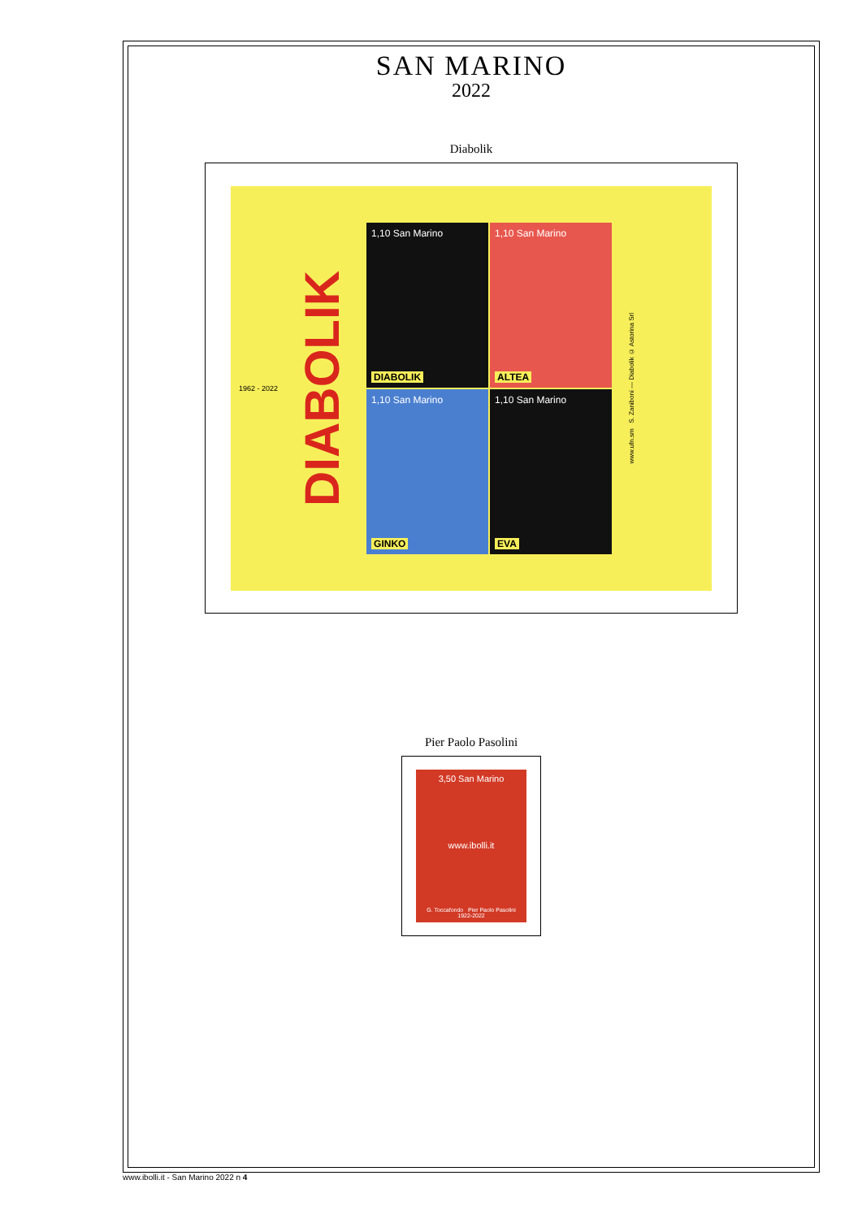SAN MARINO
2022
Diabolik
1962 - 2022
DIABOLIK
1,10 San Marino
DIABOLIK
1,10 San Marino
ALTEA
1,10 San Marino
GINKO
1,10 San Marino
EVA
www.ufn.sm S. Zaniboni — Diabolik © Astorina Srl
Pier Paolo Pasolini
3,50 San Marino
www.ibolli.it
G. Toccafondo Pier Paolo Pasolini 1922-2022
www.ibolli.it - San Marino 2022 n 4